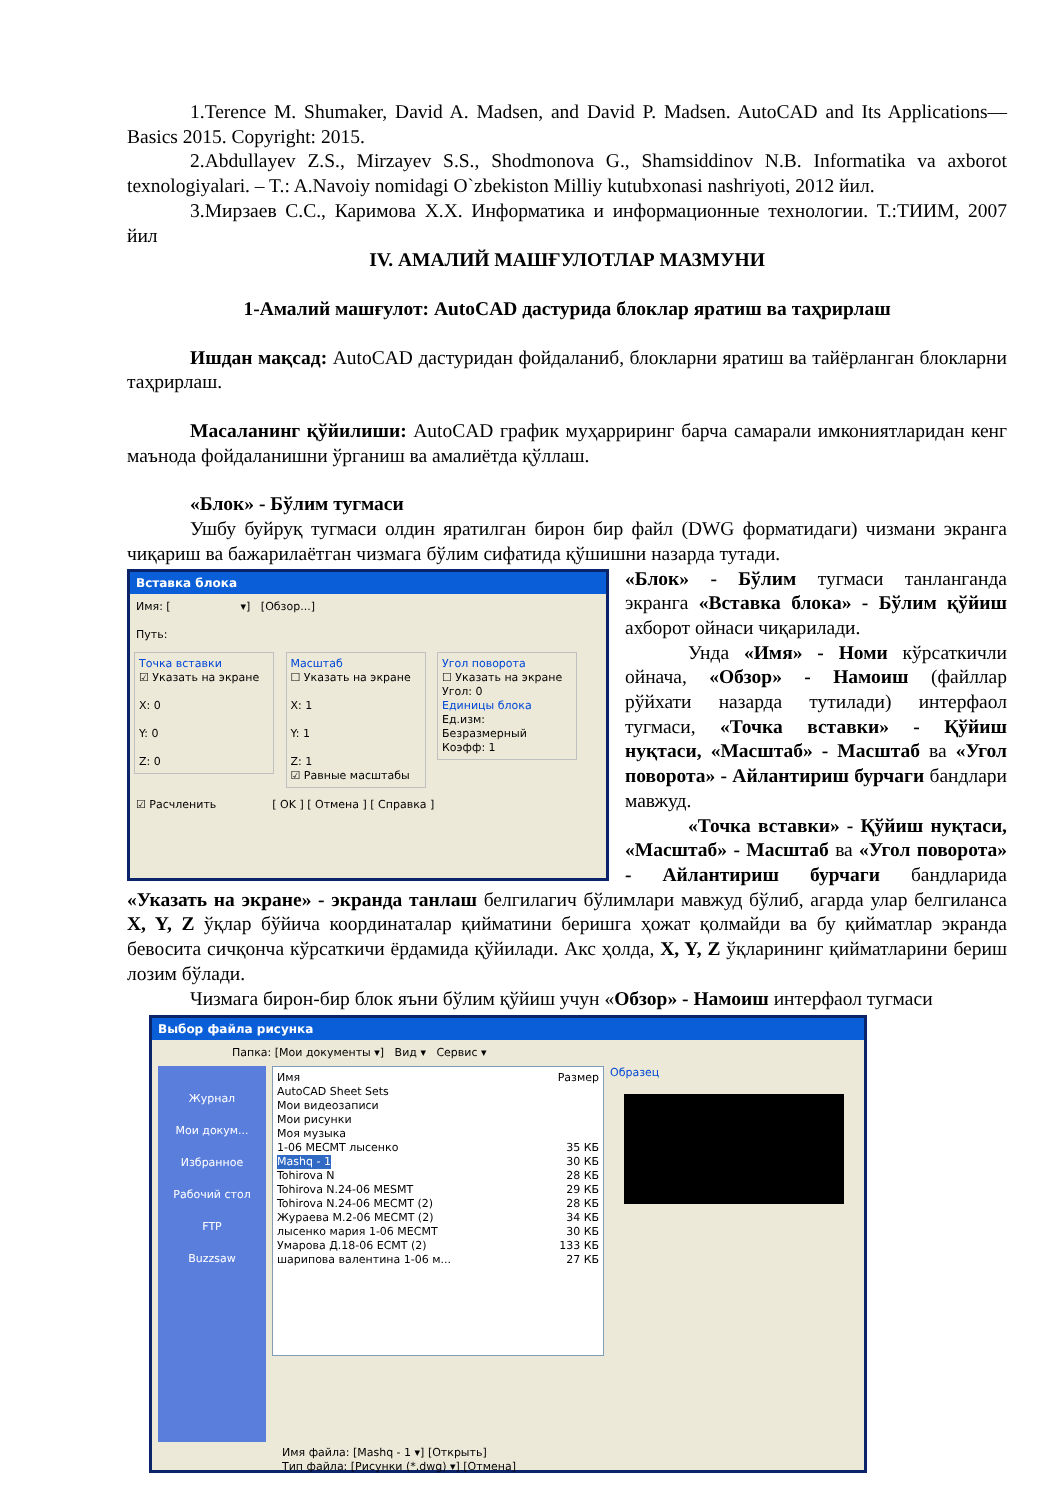1.Terence M. Shumaker, David A. Madsen, and David P. Madsen. AutoCAD and Its Applications—Basics 2015. Copyright: 2015.
2.Abdullayev Z.S., Mirzayev S.S., Shodmonova G., Shamsiddinov N.B. Informatika va axborot texnologiyalari. – T.: A.Navoiy nomidagi O`zbekiston Milliy kutubxonasi nashriyoti, 2012 йил.
3.Мирзаев С.С., Каримова Х.Х. Информатика и информационные технологии. Т.:ТИИМ, 2007 йил
IV. АМАЛИЙ МАШҒУЛОТЛАР МАЗМУНИ
1-Амалий машғулот: AutoCAD дастурида блоклар яратиш ва таҳрирлаш
Ишдан мақсад: AutoCAD дастуридан фойдаланиб, блокларни яратиш ва тайёрланган блокларни таҳрирлаш.
Масаланинг қўйилиши: AutoCAD график муҳарриринг барча самарали имкониятларидан кенг маънода фойдаланишни ўрганиш ва амалиётда қўллаш.
«Блок» - Бўлим тугмаси
Ушбу буйруқ тугмаси олдин яратилган бирон бир файл (DWG форматидаги) чизмани экранга чиқариш ва бажарилаётган чизмага бўлим сифатида қўшишни назарда тутади.
Вставка блока
Имя: [ ▾] [Обзор...]
Путь:
Точка вставки
☑ Указать на экране
X: 0
Y: 0
Z: 0
Масштаб
☐ Указать на экране
X: 1
Y: 1
Z: 1
☑ Равные масштабы
Угол поворота
☐ Указать на экране
Угол: 0
Единицы блока
Ед.изм: Безразмерный
Коэфф: 1
☑ Расчленить [ OK ] [ Отмена ] [ Справка ]
«Блок» - Бўлим тугмаси танланганда экранга «Вставка блока» - Бўлим қўйиш ахборот ойнаси чиқарилади.
Унда «Имя» - Номи кўрсаткичли ойнача, «Обзор» - Намоиш (файллар рўйхати назарда тутилади) интерфаол тугмаси, «Точка вставки» - Қўйиш нуқтаси, «Масштаб» - Масштаб ва «Угол поворота» - Айлантириш бурчаги бандлари мавжуд.
«Точка вставки» - Қўйиш нуқтаси, «Масштаб» - Масштаб ва «Угол поворота» - Айлантириш бурчаги бандларида «Указать на экране» - экранда танлаш белгилагич бўлимлари мавжуд бўлиб, агарда улар белгиланса X, Y, Z ўқлар бўйича координаталар қийматини беришга ҳожат қолмайди ва бу қийматлар экранда бевосита сичқонча кўрсаткичи ёрдамида қўйилади. Акс ҳолда, X, Y, Z ўқларининг қийматларини бериш лозим бўлади.
Чизмага бирон-бир блок яъни бўлим қўйиш учун «Обзор» - Намоиш интерфаол тугмаси
Выбор файла рисунка
Папка: [Мои документы ▾] Вид ▾ Сервис ▾
Журнал
Мои докум...
Избранное
Рабочий стол
FTP
Buzzsaw
Имя Размер
AutoCAD Sheet Sets
Мои видеозаписи
Мои рисунки
Моя музыка
1-06 МЕСМТ лысенко 35 КБ
Mashq - 1 30 КБ
Tohirova N 28 КБ
Tohirova N.24-06 MESMT 29 КБ
Tohirova N.24-06 МЕСМТ (2) 28 КБ
Жураева М.2-06 МЕСМТ (2) 34 КБ
лысенко мария 1-06 МЕСМТ 30 КБ
Умарова Д.18-06 ЕСМТ (2) 133 КБ
шарипова валентина 1-06 м... 27 КБ
Образец
Имя файла: [Mashq - 1 ▾] [Открыть]
Тип файла: [Рисунки (*.dwg) ▾] [Отмена]